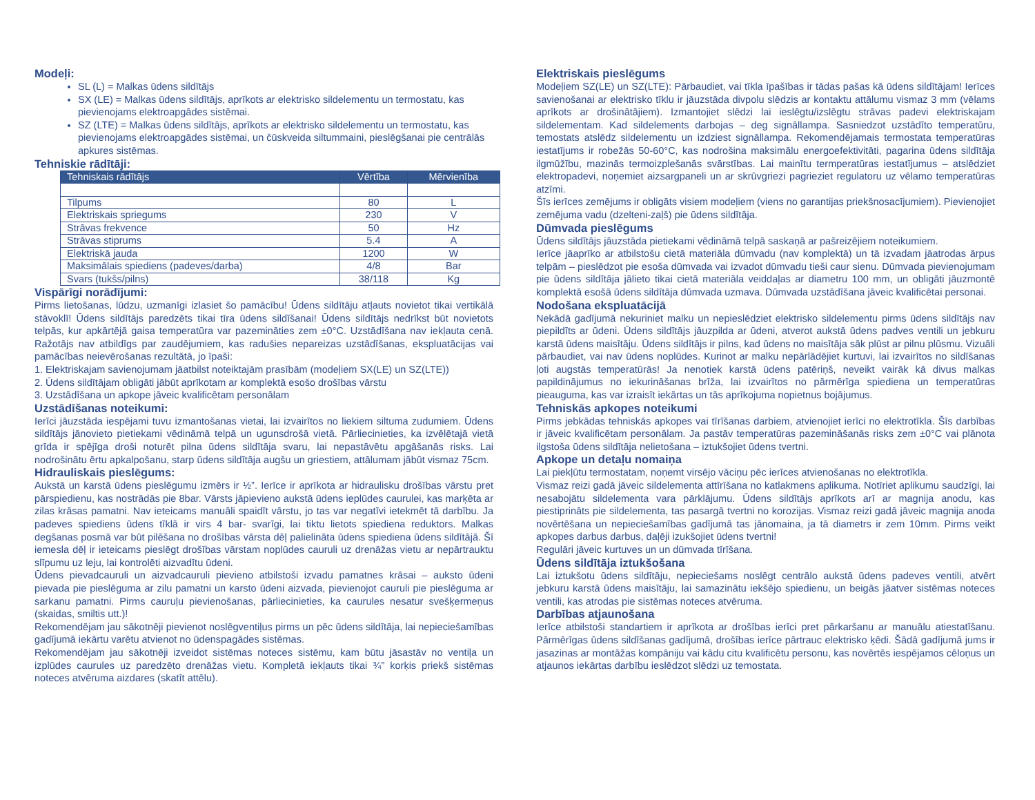Modeļi:
SL (L) = Malkas ūdens sildītājs
SX (LE) = Malkas ūdens sildītājs, aprīkots ar elektrisko sildelementu un termostatu, kas pievienojams elektroapgādes sistēmai.
SZ (LTE) = Malkas ūdens sildītājs, aprīkots ar elektrisko sildelementu un termostatu, kas pievienojams elektroapgādes sistēmai, un čūskveida siltummaini, pieslēgšanai pie centrālās apkures sistēmas.
Tehniskie rādītāji:
| Tehniskais rādītājs | Vērtība | Mērvienība |
| --- | --- | --- |
| Tilpums | 80 | L |
| Elektriskais spriegums | 230 | V |
| Strāvas frekvence | 50 | Hz |
| Strāvas stiprums | 5.4 | A |
| Elektriskā jauda | 1200 | W |
| Maksimālais spiediens (padeves/darba) | 4/8 | Bar |
| Svars (tukšs/pilns) | 38/118 | Kg |
Vispārīgi norādījumi:
Pirms lietošanas, lūdzu, uzmanīgi izlasiet šo pamācību! Ūdens sildītāju atļauts novietot tikai vertikālā stāvoklī! Ūdens sildītājs paredzēts tikai tīra ūdens sildīšanai! Ūdens sildītājs nedrīkst būt novietots telpās, kur apkārtējā gaisa temperatūra var pazemināties zem ±0°C. Uzstādīšana nav iekļauta cenā. Ražotājs nav atbildīgs par zaudējumiem, kas radušies nepareizas uzstādīšanas, ekspluatācijas vai pamācības neievērošanas rezultātā, jo īpaši:
1. Elektriskajam savienojumam jāatbilst noteiktajām prasībām (modeļiem SX(LE) un SZ(LTE))
2. Ūdens sildītājam obligāti jābūt aprīkotam ar komplektā esošo drošības vārstu
3. Uzstādīšana un apkope jāveic kvalificētam personālam
Uzstādīšanas noteikumi:
Ierīci jāuzstāda iespējami tuvu izmantošanas vietai, lai izvairītos no liekiem siltuma zudumiem. Ūdens sildītājs jānovieto pietiekami vēdināmā telpā un ugunsdrošā vietā. Pārliecinieties, ka izvēlētajā vietā grīda ir spējīga droši noturēt pilna ūdens sildītāja svaru, lai nepastāvētu apgāšanās risks. Lai nodrošinātu ērtu apkalpošanu, starp ūdens sildītāja augšu un griestiem, attālumam jābūt vismaz 75cm.
Hidrauliskais pieslēgums:
Aukstā un karstā ūdens pieslēgumu izmērs ir ½”. Ierīce ir aprīkota ar hidraulisku drošības vārstu pret pārspiedienu, kas nostrādās pie 8bar. Vārsts jāpievieno aukstā ūdens ieplūdes caurulei, kas marķēta ar zilas krāsas pamatni. Nav ieteicams manuāli spaidīt vārstu, jo tas var negatīvi ietekmēt tā darbību. Ja padeves spiediens ūdens tīklā ir virs 4 bar- svarīgi, lai tiktu lietots spiediena reduktors. Malkas degšanas posmā var būt pilēšana no drošības vārsta dēļ palielināta ūdens spiediena ūdens sildītājā. Šī iemesla dēļ ir ieteicams pieslēgt drošības vārstam noplūdes cauruli uz drenāžas vietu ar nepārtrauktu slīpumu uz leju, lai kontrolēti aizvadītu ūdeni.
Ūdens pievadcauruli un aizvadcauruli pievieno atbilstoši izvadu pamatnes krāsai – auksto ūdeni pievada pie pieslēguma ar zilu pamatni un karsto ūdeni aizvada, pievienojot cauruli pie pieslēguma ar sarkanu pamatni. Pirms cauruļu pievienošanas, pārliecinieties, ka caurules nesatur svešķermeņus (skaidas, smiltis utt.)!
Rekomendējam jau sākotnēji pievienot noslēgventiļus pirms un pēc ūdens sildītāja, lai nepieciešamības gadījumā iekārtu varētu atvienot no ūdenspagādes sistēmas.
Rekomendējam jau sākotnēji izveidot sistēmas noteces sistēmu, kam būtu jāsastāv no ventiļa un izplūdes caurules uz paredzēto drenāžas vietu. Kompletā iekļauts tikai ¾” korķis priekš sistēmas noteces atvēruma aizdares (skatīt attēlu).
Elektriskais pieslēgums
Modeļiem SZ(LE) un SZ(LTE): Pārbaudiet, vai tīkla īpašības ir tādas pašas kā ūdens sildītājam! Ierīces savienošanai ar elektrisko tīklu ir jāuzstāda divpolu slēdzis ar kontaktu attālumu vismaz 3 mm (vēlams aprīkots ar drošinātājiem). Izmantojiet slēdzi lai ieslēgtu/izslēgtu strāvas padevi elektriskajam sildelementam. Kad sildelements darbojas – deg signāllampa. Sasniedzot uzstādīto temperatūru, temostats atslēdz sildelementu un izdziest signāllampa. Rekomendējamais termostata temperatūras iestatījums ir robežās 50-60°C, kas nodrošina maksimālu energoefektivitāti, pagarina ūdens sildītāja ilgmūžību, mazinās termoizplešanās svārstības. Lai mainītu termperatūras iestatījumus – atslēdziet elektropadevi, noņemiet aizsargpaneli un ar skrūvgriezi pagrieziet regulatoru uz vēlamo temperatūras atzīmi.
Šīs ierīces zemējums ir obligāts visiem modeļiem (viens no garantijas priekšnosacījumiem). Pievienojiet zemējuma vadu (dzelteni-zaļš) pie ūdens sildītāja.
Dūmvada pieslēgums
Ūdens sildītājs jāuzstāda pietiekami vēdināmā telpā saskaņā ar pašreizējiem noteikumiem.
Ierīce jāaprīko ar atbilstošu cietā materiāla dūmvadu (nav komplektā) un tā izvadam jāatrodas ārpus telpām – pieslēdzot pie esoša dūmvada vai izvadot dūmvadu tieši caur sienu. Dūmvada pievienojumam pie ūdens sildītāja jālieto tikai cietā materiāla veiddaļas ar diametru 100 mm, un obligāti jāuzmontē komplektā esošā ūdens sildītāja dūmvada uzmava. Dūmvada uzstādīšana jāveic kvalificētai personai.
Nodošana ekspluatācijā
Nekādā gadījumā nekuriniet malku un nepieslēdziet elektrisko sildelementu pirms ūdens sildītājs nav piepildīts ar ūdeni. Ūdens sildītājs jāuzpilda ar ūdeni, atverot aukstā ūdens padves ventili un jebkuru karstā ūdens maisītāju. Ūdens sildītājs ir pilns, kad ūdens no maisītāja sāk plūst ar pilnu plūsmu. Vizuāli pārbaudiet, vai nav ūdens noplūdes. Kurinot ar malku nepārlādējiet kurtuvi, lai izvairītos no sildīšanas ļoti augstās temperatūrās! Ja nenotiek karstā ūdens patēriņš, neveikt vairāk kā divus malkas papildinājumus no iekurināšanas brīža, lai izvairītos no pārmērīga spiediena un temperatūras pieauguma, kas var izraisīt iekārtas un tās aprīkojuma nopietnus bojājumus.
Tehniskās apkopes noteikumi
Pirms jebkādas tehniskās apkopes vai tīrīšanas darbiem, atvienojiet ierīci no elektrotīkla. Šīs darbības ir jāveic kvalificētam personālam. Ja pastāv temperatūras pazemināšanās risks zem ±0°C vai plānota ilgstoša ūdens sildītāja nelietošana – iztukšojiet ūdens tvertni.
Apkope un detaļu nomaiņa
Lai piekļūtu termostatam, noņemt virsējo vāciņu pēc ierīces atvienošanas no elektrotīkla.
Vismaz reizi gadā jāveic sildelementa attīrīšana no katlakmens aplikuma. Notīriet aplikumu saudzīgi, lai nesabojātu sildelementa vara pārklājumu. Ūdens sildītājs aprīkots arī ar magnija anodu, kas piestiprināts pie sildelementa, tas pasargā tvertni no korozijas. Vismaz reizi gadā jāveic magnija anoda novērtēšana un nepieciešamības gadījumā tas jānomaina, ja tā diametrs ir zem 10mm. Pirms veikt apkopes darbus darbus, daļēji izukšojiet ūdens tvertni!
Regulāri jāveic kurtuves un un dūmvada tīrīšana.
Ūdens sildītāja iztukšošana
Lai iztukšotu ūdens sildītāju, nepieciešams noslēgt centrālo aukstā ūdens padeves ventili, atvērt jebkuru karstā ūdens maisītāju, lai samazinātu iekšējo spiedienu, un beigās jāatver sistēmas noteces ventili, kas atrodas pie sistēmas noteces atvēruma.
Darbības atjaunošana
Ierīce atbilstoši standartiem ir aprīkota ar drošības ierīci pret pārkaršanu ar manuālu atiestatīšanu. Pārmērīgas ūdens sildīšanas gadījumā, drošības ierīce pārtrauc elektrisko ķēdi. Šādā gadījumā jums ir jasazinas ar montāžas kompāniju vai kādu citu kvalificētu personu, kas novērtēs iespējamos cēloņus un atjaunos iekārtas darbību ieslēdzot slēdzi uz temostata.